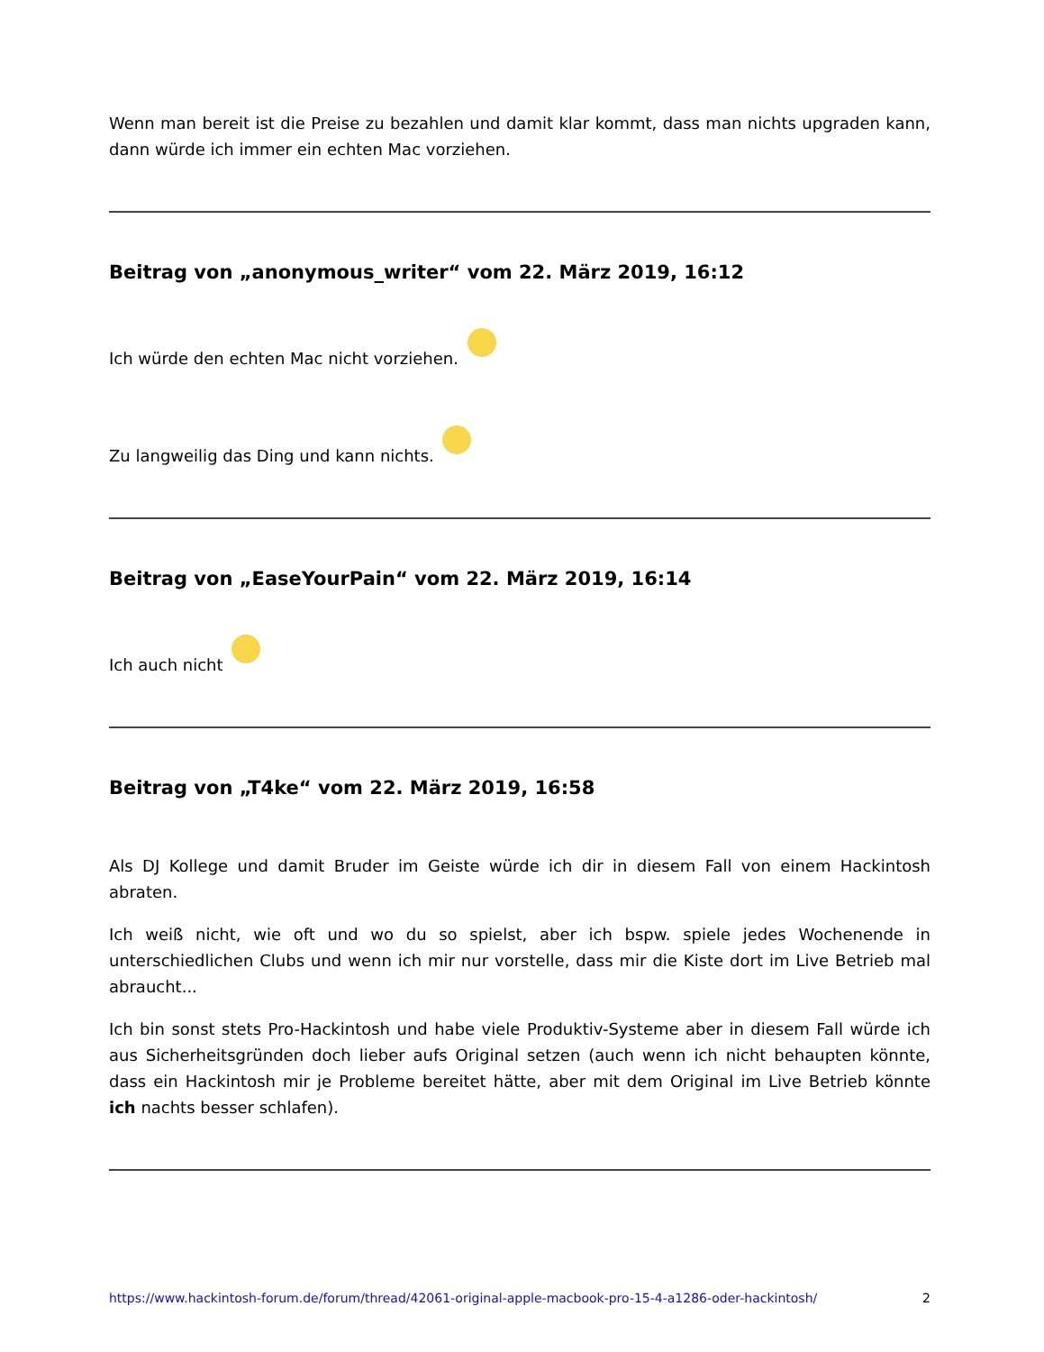Wenn man bereit ist die Preise zu bezahlen und damit klar kommt, dass man nichts upgraden kann, dann würde ich immer ein echten Mac vorziehen.
Beitrag von „anonymous_writer“ vom 22. März 2019, 16:12
Ich würde den echten Mac nicht vorziehen.
Zu langweilig das Ding und kann nichts.
Beitrag von „EaseYourPain“ vom 22. März 2019, 16:14
Ich auch nicht
Beitrag von „T4ke“ vom 22. März 2019, 16:58
Als DJ Kollege und damit Bruder im Geiste würde ich dir in diesem Fall von einem Hackintosh abraten.
Ich weiß nicht, wie oft und wo du so spielst, aber ich bspw. spiele jedes Wochenende in unterschiedlichen Clubs und wenn ich mir nur vorstelle, dass mir die Kiste dort im Live Betrieb mal abraucht...
Ich bin sonst stets Pro-Hackintosh und habe viele Produktiv-Systeme aber in diesem Fall würde ich aus Sicherheitsgründen doch lieber aufs Original setzen (auch wenn ich nicht behaupten könnte, dass ein Hackintosh mir je Probleme bereitet hätte, aber mit dem Original im Live Betrieb könnte ich nachts besser schlafen).
https://www.hackintosh-forum.de/forum/thread/42061-original-apple-macbook-pro-15-4-a1286-oder-hackintosh/ 2